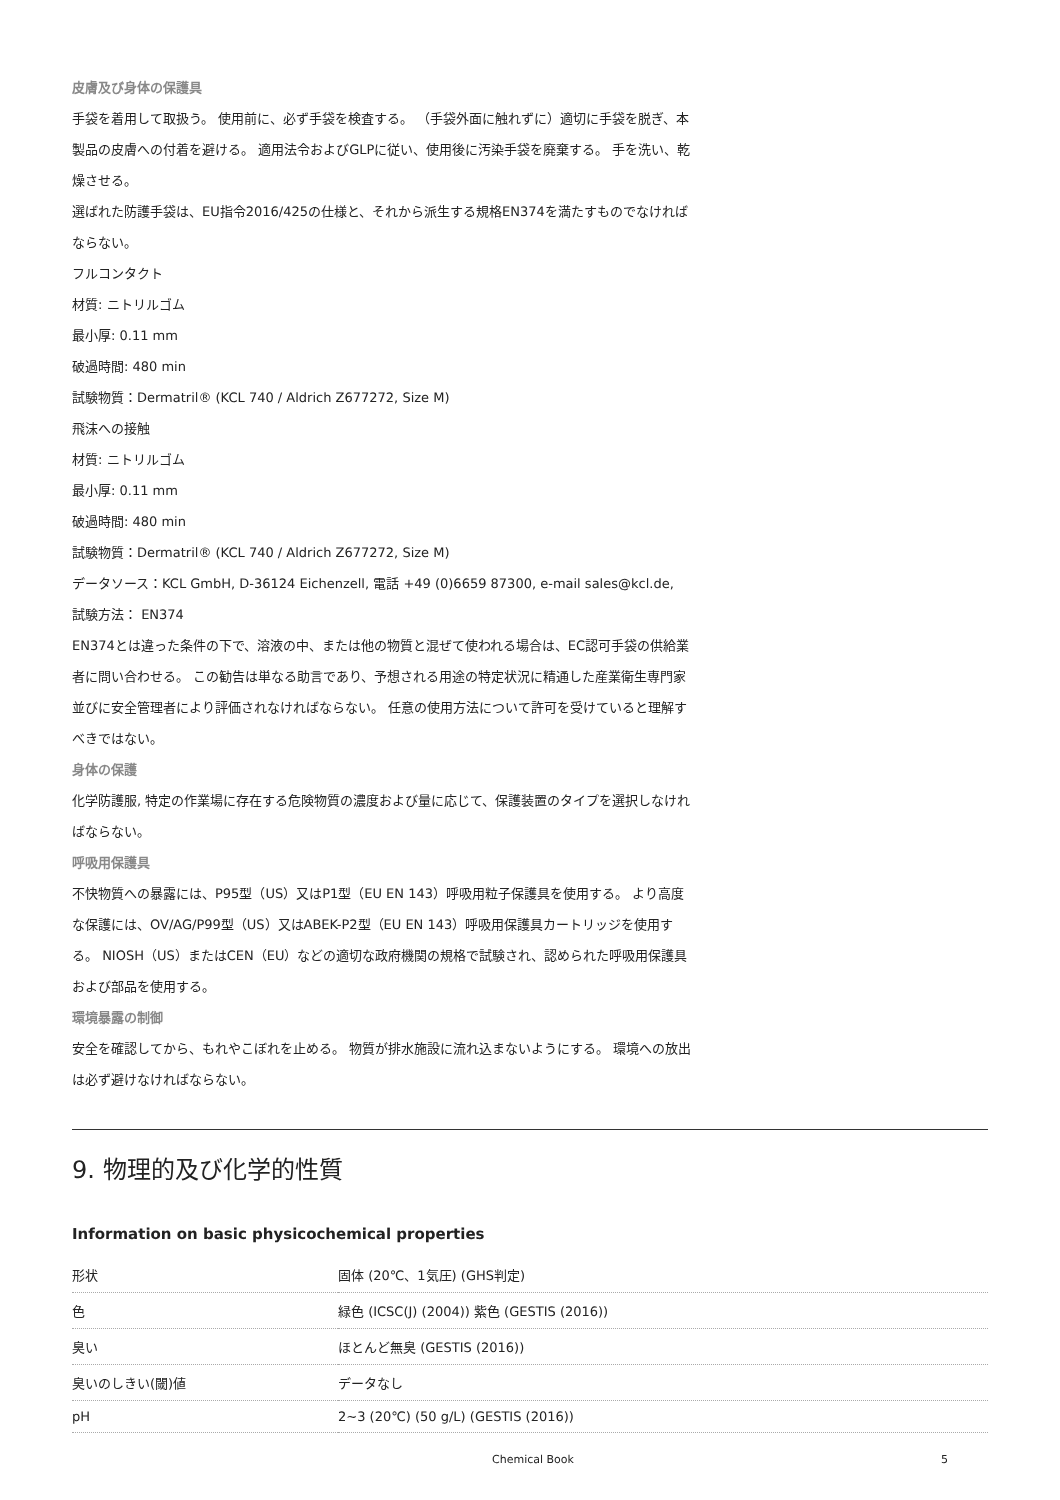皮膚及び身体の保護具
手袋を着用して取扱う。 使用前に、必ず手袋を検査する。 （手袋外面に触れずに）適切に手袋を脱ぎ、本製品の皮膚への付着を避ける。 適用法令およびGLPに従い、使用後に汚染手袋を廃棄する。 手を洗い、乾燥させる。
選ばれた防護手袋は、EU指令2016/425の仕様と、それから派生する規格EN374を満たすものでなければならない。
フルコンタクト
材質: ニトリルゴム
最小厚: 0.11 mm
破過時間: 480 min
試験物質：Dermatril® (KCL 740 / Aldrich Z677272, Size M)
飛沫への接触
材質: ニトリルゴム
最小厚: 0.11 mm
破過時間: 480 min
試験物質：Dermatril® (KCL 740 / Aldrich Z677272, Size M)
データソース：KCL GmbH, D-36124 Eichenzell, 電話 +49 (0)6659 87300, e-mail sales@kcl.de,
試験方法： EN374
EN374とは違った条件の下で、溶液の中、または他の物質と混ぜて使われる場合は、EC認可手袋の供給業者に問い合わせる。 この勧告は単なる助言であり、予想される用途の特定状況に精通した産業衛生専門家並びに安全管理者により評価されなければならない。 任意の使用方法について許可を受けていると理解すべきではない。
身体の保護
化学防護服, 特定の作業場に存在する危険物質の濃度および量に応じて、保護装置のタイプを選択しなければならない。
呼吸用保護具
不快物質への暴露には、P95型（US）又はP1型（EU EN 143）呼吸用粒子保護具を使用する。 より高度な保護には、OV/AG/P99型（US）又はABEK-P2型（EU EN 143）呼吸用保護具カートリッジを使用する。 NIOSH（US）またはCEN（EU）などの適切な政府機関の規格で試験され、認められた呼吸用保護具および部品を使用する。
環境暴露の制御
安全を確認してから、もれやこぼれを止める。 物質が排水施設に流れ込まないようにする。 環境への放出は必ず避けなければならない。
9. 物理的及び化学的性質
Information on basic physicochemical properties
| 形状 | 固体 (20℃、1気圧) (GHS判定) |
| 色 | 緑色 (ICSC(J) (2004)) 紫色 (GESTIS (2016)) |
| 臭い | ほとんど無臭 (GESTIS (2016)) |
| 臭いのしきい(閾)値 | データなし |
| pH | 2~3 (20℃) (50 g/L) (GESTIS (2016)) |
Chemical Book 5